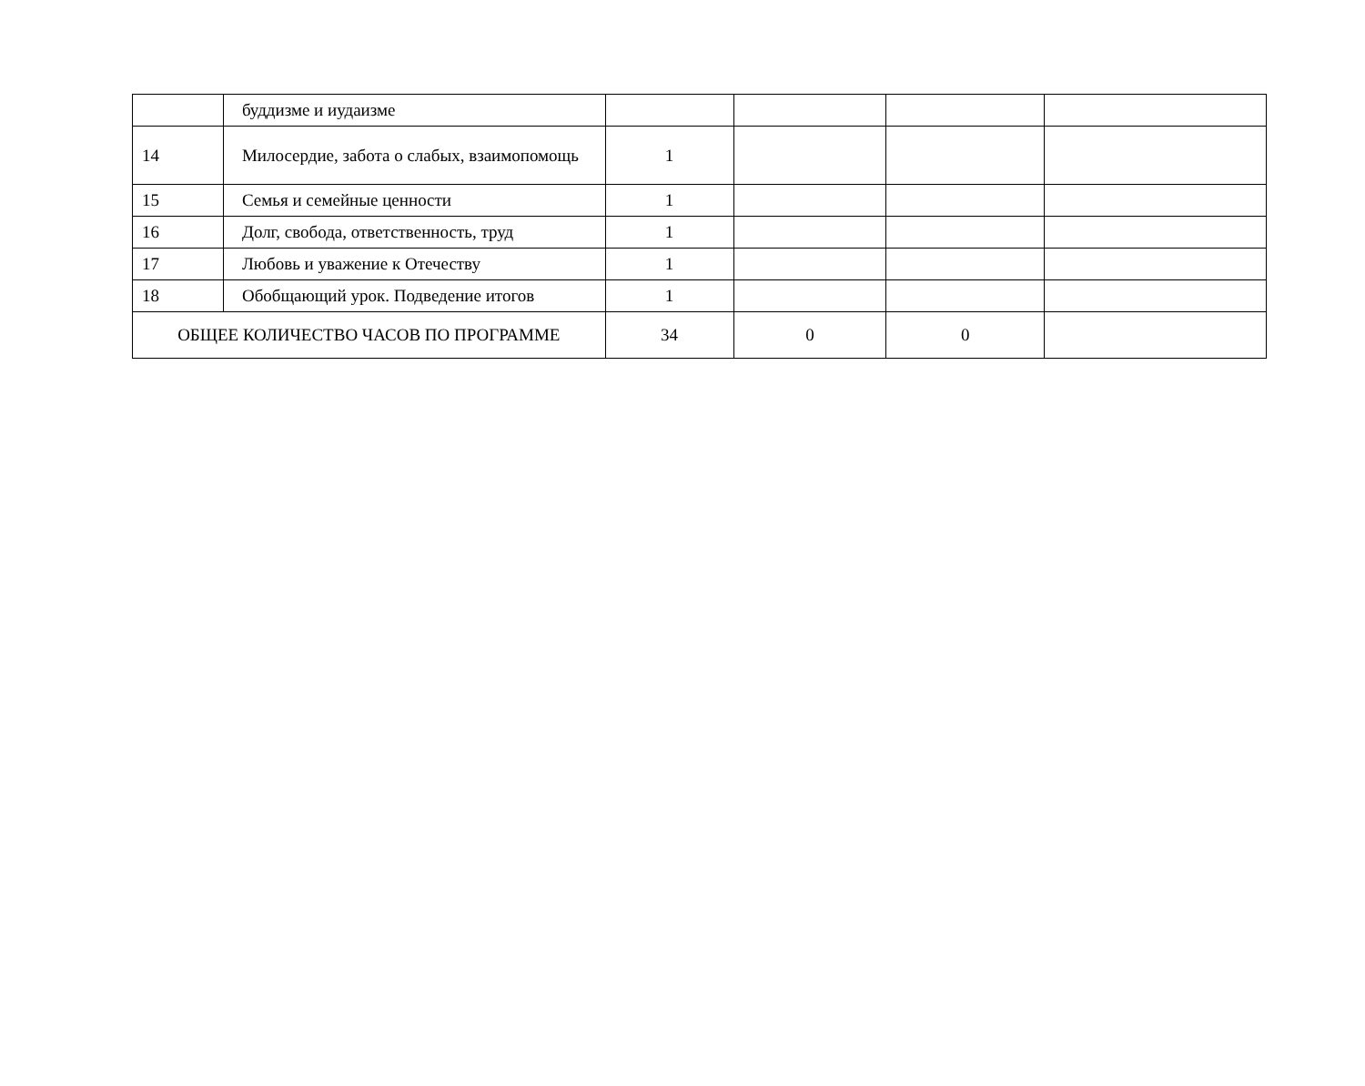| | буддизме и иудаизме | | | | |
| 14 | Милосердие, забота о слабых, взаимопомощь | 1 | | | |
| 15 | Семья и семейные ценности | 1 | | | |
| 16 | Долг, свобода, ответственность, труд | 1 | | | |
| 17 | Любовь и уважение к Отечеству | 1 | | | |
| 18 | Обобщающий урок. Подведение итогов | 1 | | | |
| ОБЩЕЕ КОЛИЧЕСТВО ЧАСОВ ПО ПРОГРАММЕ | | 34 | 0 | 0 | |